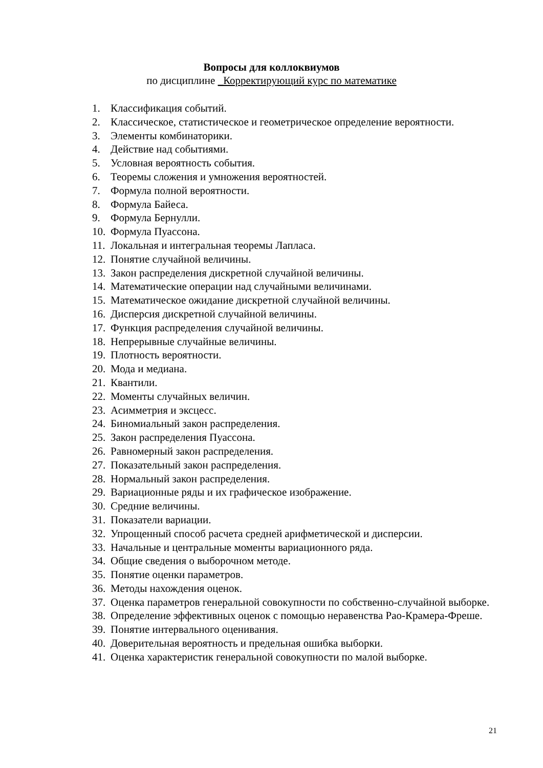Вопросы для коллоквиумов
по дисциплине _Корректирующий курс по математике
1. Классификация событий.
2. Классическое, статистическое и геометрическое определение вероятности.
3. Элементы комбинаторики.
4. Действие над событиями.
5. Условная вероятность события.
6. Теоремы сложения и умножения вероятностей.
7. Формула полной вероятности.
8. Формула Байеса.
9. Формула Бернулли.
10. Формула Пуассона.
11. Локальная и интегральная теоремы Лапласа.
12. Понятие случайной величины.
13. Закон распределения дискретной случайной величины.
14. Математические операции над случайными величинами.
15. Математическое ожидание дискретной случайной величины.
16. Дисперсия дискретной случайной величины.
17. Функция распределения случайной величины.
18. Непрерывные случайные величины.
19. Плотность вероятности.
20. Мода и медиана.
21. Квантили.
22. Моменты случайных величин.
23. Асимметрия и эксцесс.
24. Биномиальный закон распределения.
25. Закон распределения Пуассона.
26. Равномерный закон распределения.
27. Показательный закон распределения.
28. Нормальный закон распределения.
29. Вариационные ряды и их графическое изображение.
30. Средние величины.
31. Показатели вариации.
32. Упрощенный способ расчета средней арифметической и дисперсии.
33. Начальные и центральные моменты вариационного ряда.
34. Общие сведения о выборочном методе.
35. Понятие оценки параметров.
36. Методы нахождения оценок.
37. Оценка параметров генеральной совокупности по собственно-случайной выборке.
38. Определение эффективных оценок с помощью неравенства Рао-Крамера-Фреше.
39. Понятие интервального оценивания.
40. Доверительная вероятность и предельная ошибка выборки.
41. Оценка характеристик генеральной совокупности по малой выборке.
21